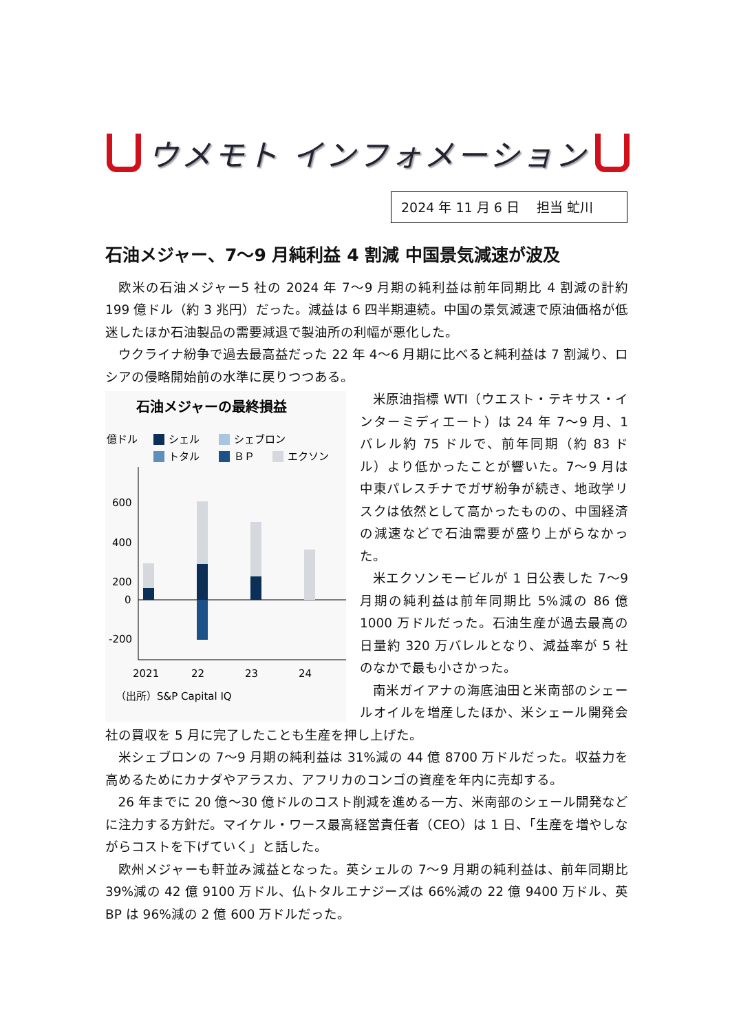ウメモト インフォメーション
2024 年 11 月 6 日　 担当 虻川
石油メジャー、7～9 月純利益 4 割減 中国景気減速が波及
欧米の石油メジャー5 社の 2024 年 7～9 月期の純利益は前年同期比 4 割減の計約 199 億ドル（約 3 兆円）だった。減益は 6 四半期連続。中国の景気減速で原油価格が低迷したほか石油製品の需要減退で製油所の利幅が悪化した。
ウクライナ紛争で過去最高益だった 22 年 4～6 月期に比べると純利益は 7 割減り、ロシアの侵略開始前の水準に戻りつつある。
石油メジャーの最終損益
億ドル
シェル
シェブロン
トタル
ＢＰ
エクソン
600
400
200
0
-200
2021
22
23
24
（出所）S&P Capital IQ
米原油指標 WTI（ウエスト・テキサス・インターミディエート）は 24 年 7～9 月、1 バレル約 75 ドルで、前年同期（約 83 ドル）より低かったことが響いた。7～9 月は中東パレスチナでガザ紛争が続き、地政学リスクは依然として高かったものの、中国経済の減速などで石油需要が盛り上がらなかった。
米エクソンモービルが 1 日公表した 7～9 月期の純利益は前年同期比 5%減の 86 億 1000 万ドルだった。石油生産が過去最高の日量約 320 万バレルとなり、減益率が 5 社のなかで最も小さかった。
南米ガイアナの海底油田と米南部のシェールオイルを増産したほか、米シェール開発会社の買収を 5 月に完了したことも生産を押し上げた。
米シェブロンの 7～9 月期の純利益は 31%減の 44 億 8700 万ドルだった。収益力を高めるためにカナダやアラスカ、アフリカのコンゴの資産を年内に売却する。
26 年までに 20 億～30 億ドルのコスト削減を進める一方、米南部のシェール開発などに注力する方針だ。マイケル・ワース最高経営責任者（CEO）は 1 日、「生産を増やしながらコストを下げていく」と話した。
欧州メジャーも軒並み減益となった。英シェルの 7～9 月期の純利益は、前年同期比 39%減の 42 億 9100 万ドル、仏トタルエナジーズは 66%減の 22 億 9400 万ドル、英 BP は 96%減の 2 億 600 万ドルだった。